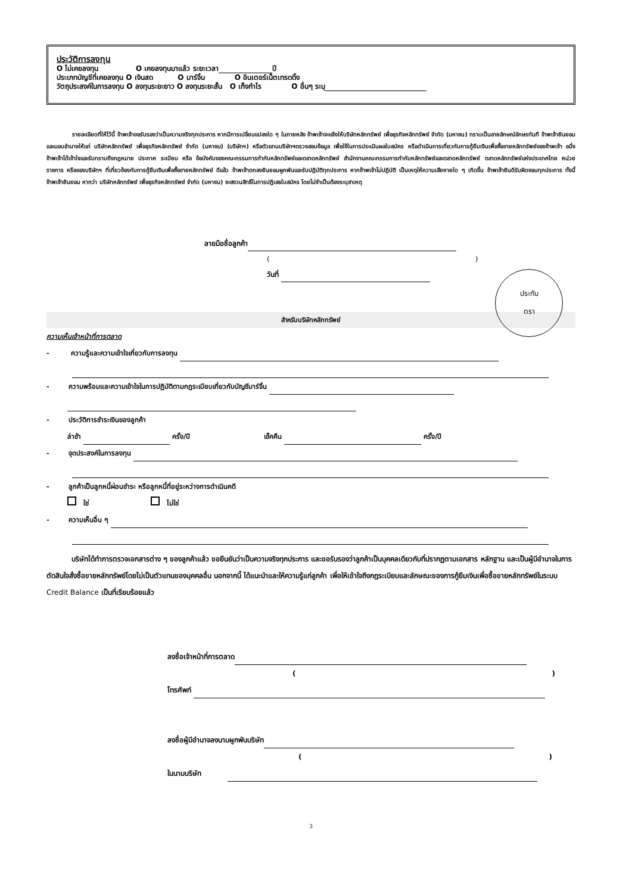ประวัติการลงทุน
O ไม่เคยลงทุน O เคยลงทุนมาแล้ว ระยะเวลา ปี
ประเภทบัญชีที่เคยลงทุน O เงินสด O มาร์จิ้น O อินเตอร์เน็ตเทรดดิ้ง
วัตถุประสงค์ในการลงทุน O ลงทุนระยะยาว O ลงทุนระยะสั้น O เก็งกำไร O อื่นๆ ระบุ
รายละเอียดที่ให้ไว้นี้ ข้าพเจ้าขอรับรองว่าเป็นความจริงทุกประการ หากมีการเปลี่ยนแปลงใด ๆ ในภายหลัง ข้าพเจ้าจะแจ้งให้บริษัทหลักทรัพย์ เพื่อธุรกิจหลักทรัพย์ จำกัด (มหาชน) ทราบเป็นลายลักษณ์อักษรทันที ข้าพเจ้ายินยอมและมอบอำนาจให้แก่ บริษัทหลักทรัพย์ เพื่อธุรกิจหลักทรัพย์ จำกัด (มหาชน) (บริษัทฯ) หรือตัวแทนบริษัทฯตรวจสอบข้อมูล เพื่อใช้ในการประเมินผลใบสมัคร หรือดำเนินการเกี่ยวกับการกู้ยืมเงินเพื่อซื้อขายหลักทรัพย์ของข้าพเจ้า อนึ่ง ข้าพเจ้าได้เข้าใจและรับทราบถึงกฎหมาย ประกาศ ระเบียบ หรือ ข้อบังคับของคณะกรรมการกำกับหลักทรัพย์และตลาดหลักทรัพย์ สำนักงานคณะกรรมการกำกับหลักทรัพย์และตลาดหลักทรัพย์ ตลาดหลักทรัพย์แห่งประเทศไทย หน่วยราชการ หรือของบริษัทฯ ที่เกี่ยวข้องกับการกู้ยืมเงินเพื่อซื้อขายหลักทรัพย์ ดีแล้ว ข้าพเจ้าตกลงยินยอมผูกพันและรับปฏิบัติทุกประการ หากข้าพเจ้าไม่ปฏิบัติ เป็นเหตุให้ความเสียหายใด ๆ เกิดขึ้น ข้าพเจ้ายินดีรับผิดชอบทุกประการ ทั้งนี้ ข้าพเจ้ายินยอม หากว่า บริษัทหลักทรัพย์ เพื่อธุรกิจหลักทรัพย์ จำกัด (มหาชน) จะสงวนสิทธิ์ในการปฏิเสธใบสมัคร โดยไม่จำเป็นต้องระบุสาเหตุ
ลายมือชื่อลูกค้า
()
วันที่
ประทับ
ตรา
สำหรับบริษัทหลักทรัพย์
ความเห็นเจ้าหน้าที่การตลาด
- ความรู้และความเข้าใจเกี่ยวกับการลงทุน
- ความพร้อมและความเข้าใจในการปฏิบัติตามกฎระเบียบเกี่ยวกับบัญชีมาร์จิ้น
- ประวัติการชำระเงินของลูกค้า
ล่าช้า ครั้ง/ปี เช็คคืน ครั้ง/ปี
- จุดประสงค์ในการลงทุน
- ลูกค้าเป็นลูกหนี้ผ่อนชำระ หรือลูกหนี้ที่อยู่ระหว่างการดำเนินคดี
ใช่ ไม่ใช่
- ความเห็นอื่น ๆ
บริษัทได้ทำการตรวจเอกสารต่าง ๆ ของลูกค้าแล้ว ขอยืนยันว่าเป็นความจริงทุกประการ และขอรับรองว่าลูกค้าเป็นบุคคลเดียวกับที่ปรากฏตามเอกสาร หลักฐาน และเป็นผู้มีอำนาจในการตัดสินใจสั่งซื้อขายหลักทรัพย์โดยไม่เป็นตัวแทนของบุคคลอื่น นอกจากนี้ ได้แนะนำและให้ความรู้แก่ลูกค้า เพื่อให้เข้าใจถึงกฎระเบียบและลักษณะของการกู้ยืมเงินเพื่อซื้อขายหลักทรัพย์ในระบบ Credit Balance เป็นที่เรียบร้อยแล้ว
ลงชื่อเจ้าหน้าที่การตลาด
()
โทรศัพท์
ลงชื่อผู้มีอำนาจลงนามผูกพันบริษัท
()
ในนามบริษัท
3